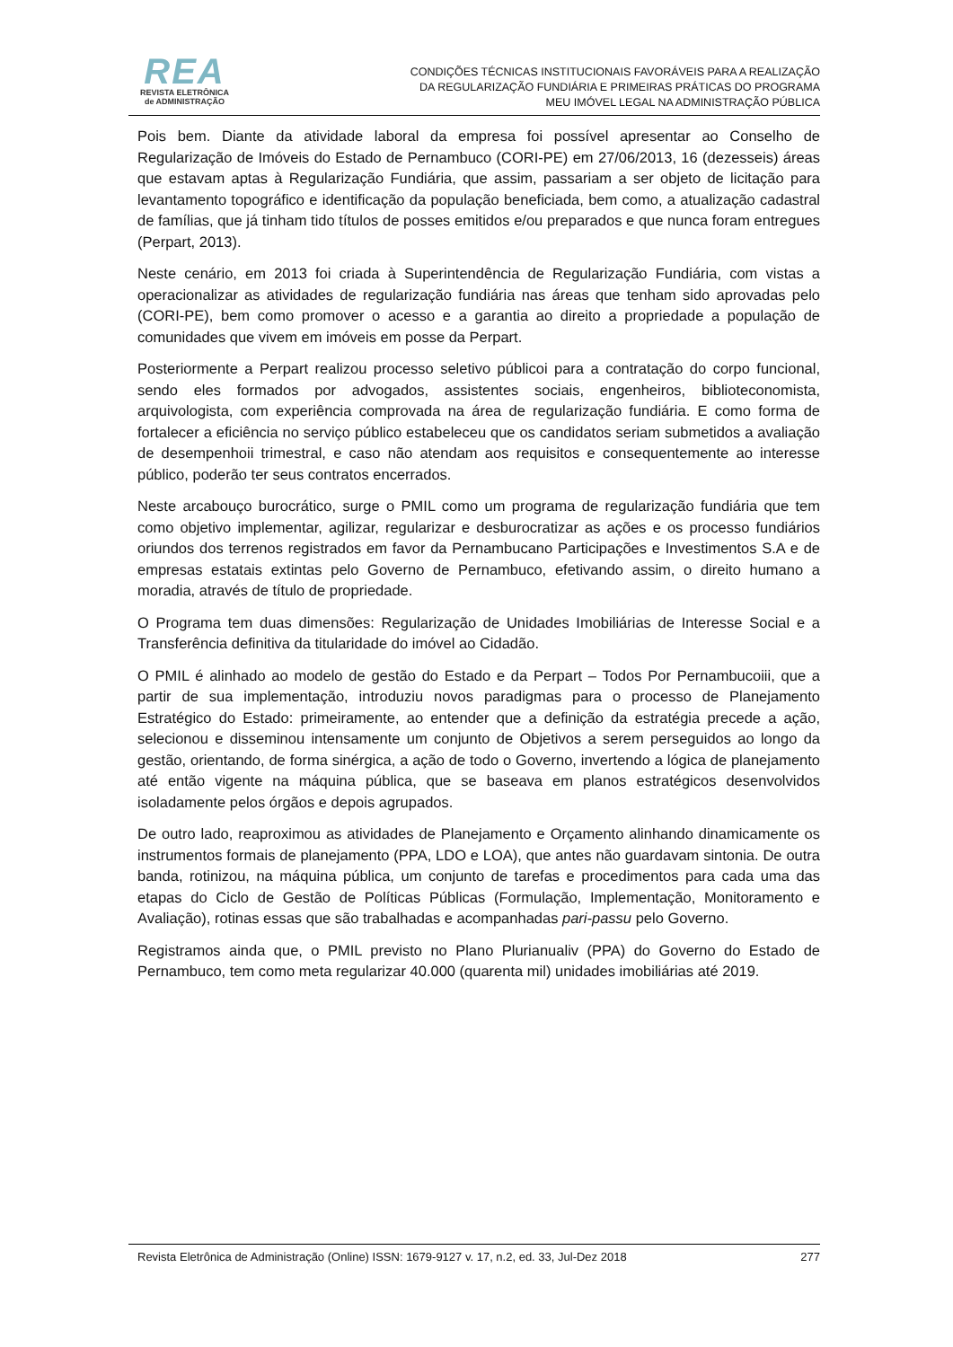REA
REVISTA ELETRÔNICA
de ADMINISTRAÇÃO
CONDIÇÕES TÉCNICAS INSTITUCIONAIS FAVORÁVEIS PARA A REALIZAÇÃO
DA REGULARIZAÇÃO FUNDIÁRIA E PRIMEIRAS PRÁTICAS DO PROGRAMA
MEU IMÓVEL LEGAL NA ADMINISTRAÇÃO PÚBLICA
Pois bem. Diante da atividade laboral da empresa foi possível apresentar ao Conselho de Regularização de Imóveis do Estado de Pernambuco (CORI-PE) em 27/06/2013, 16 (dezesseis) áreas que estavam aptas à Regularização Fundiária, que assim, passariam a ser objeto de licitação para levantamento topográfico e identificação da população beneficiada, bem como, a atualização cadastral de famílias, que já tinham tido títulos de posses emitidos e/ou preparados e que nunca foram entregues (Perpart, 2013).
Neste cenário, em 2013 foi criada à Superintendência de Regularização Fundiária, com vistas a operacionalizar as atividades de regularização fundiária nas áreas que tenham sido aprovadas pelo (CORI-PE), bem como promover o acesso e a garantia ao direito a propriedade a população de comunidades que vivem em imóveis em posse da Perpart.
Posteriormente a Perpart realizou processo seletivo públicoi para a contratação do corpo funcional, sendo eles formados por advogados, assistentes sociais, engenheiros, biblioteconomista, arquivologista, com experiência comprovada na área de regularização fundiária. E como forma de fortalecer a eficiência no serviço público estabeleceu que os candidatos seriam submetidos a avaliação de desempenhoii trimestral, e caso não atendam aos requisitos e consequentemente ao interesse público, poderão ter seus contratos encerrados.
Neste arcabouço burocrático, surge o PMIL como um programa de regularização fundiária que tem como objetivo implementar, agilizar, regularizar e desburocratizar as ações e os processo fundiários oriundos dos terrenos registrados em favor da Pernambucano Participações e Investimentos S.A e de empresas estatais extintas pelo Governo de Pernambuco, efetivando assim, o direito humano a moradia, através de título de propriedade.
O Programa tem duas dimensões: Regularização de Unidades Imobiliárias de Interesse Social e a Transferência definitiva da titularidade do imóvel ao Cidadão.
O PMIL é alinhado ao modelo de gestão do Estado e da Perpart – Todos Por Pernambucoiii, que a partir de sua implementação, introduziu novos paradigmas para o processo de Planejamento Estratégico do Estado: primeiramente, ao entender que a definição da estratégia precede a ação, selecionou e disseminou intensamente um conjunto de Objetivos a serem perseguidos ao longo da gestão, orientando, de forma sinérgica, a ação de todo o Governo, invertendo a lógica de planejamento até então vigente na máquina pública, que se baseava em planos estratégicos desenvolvidos isoladamente pelos órgãos e depois agrupados.
De outro lado, reaproximou as atividades de Planejamento e Orçamento alinhando dinamicamente os instrumentos formais de planejamento (PPA, LDO e LOA), que antes não guardavam sintonia. De outra banda, rotinizou, na máquina pública, um conjunto de tarefas e procedimentos para cada uma das etapas do Ciclo de Gestão de Políticas Públicas (Formulação, Implementação, Monitoramento e Avaliação), rotinas essas que são trabalhadas e acompanhadas pari-passu pelo Governo.
Registramos ainda que, o PMIL previsto no Plano Plurianualiv (PPA) do Governo do Estado de Pernambuco, tem como meta regularizar 40.000 (quarenta mil) unidades imobiliárias até 2019.
Revista Eletrônica de Administração (Online) ISSN: 1679-9127 v. 17, n.2, ed. 33, Jul-Dez 2018 277